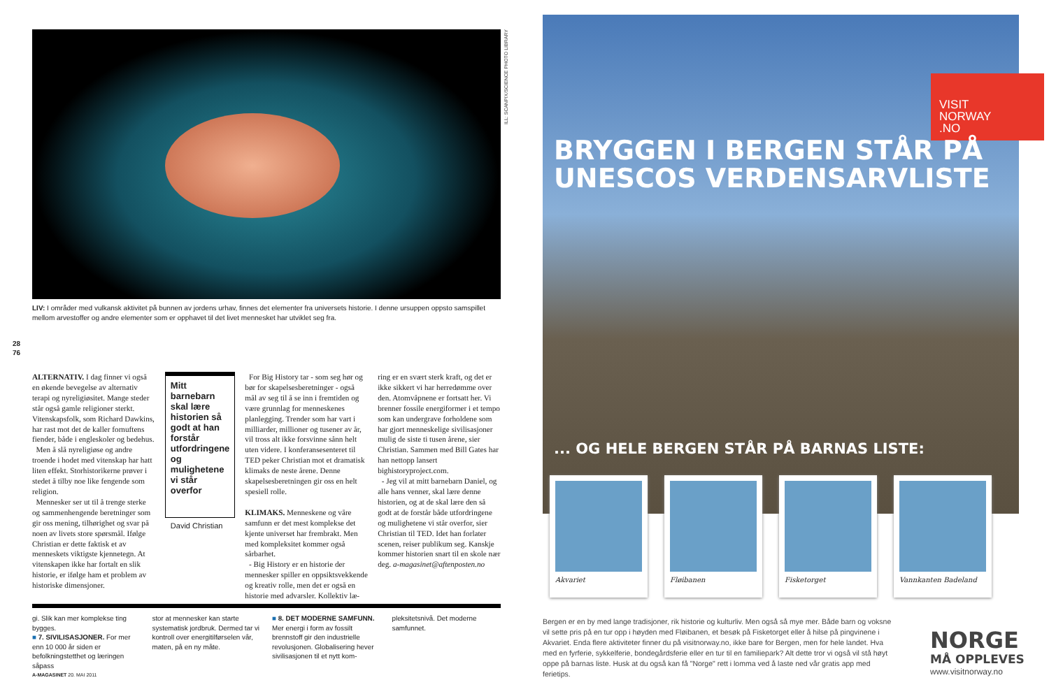LIV: I områder med vulkansk aktivitet på bunnen av jordens urhav, finnes det elementer fra universets historie. I denne ursuppen oppsto samspillet mellom arvestoffer og andre elementer som er opphavet til det livet mennesket har utviklet seg fra.
ILL: SCANPIX/SCIENCE PHOTO LIBRARY
28
76
ALTERNATIV. I dag finner vi også en økende bevegelse av alternativ terapi og nyreligiøsitet. Mange steder står også gamle religioner sterkt. Vitenskapsfolk, som Richard Dawkins, har rast mot det de kaller fornuftens fiender, både i engleskoler og bedehus.
Men å slå nyreligiøse og andre troende i hodet med vitenskap har hatt liten effekt. Storhistorikerne prøver i stedet å tilby noe like fengende som religion.
Mennesker ser ut til å trenge sterke og sammenhengende beretninger som gir oss mening, tilhørighet og svar på noen av livets store spørsmål. Ifølge Christian er dette faktisk et av menneskets viktigste kjennetegn. At vitenskapen ikke har fortalt en slik historie, er ifølge ham et problem av historiske dimensjoner.
Mitt barnebarn skal lære historien så godt at han forstår utfordringene og mulighetene vi står overfor
David Christian
For Big History tar - som seg hør og bør for skapelsesberetninger - også mål av seg til å se inn i fremtiden og være grunnlag for menneskenes planlegging. Trender som har vart i milliarder, millioner og tusener av år, vil tross alt ikke forsvinne sånn helt uten videre. I konferansesenteret til TED peker Christian mot et dramatisk klimaks de neste årene. Denne skapelsesberetningen gir oss en helt spesiell rolle.
KLIMAKS. Menneskene og våre samfunn er det mest komplekse det kjente universet har frembrakt. Men med kompleksitet kommer også sårbarhet.
- Big History er en historie der mennesker spiller en oppsiktsvekkende og kreativ rolle, men det er også en historie med advarsler. Kollektiv læ-
ring er en svært sterk kraft, og det er ikke sikkert vi har herredømme over den. Atomvåpnene er fortsatt her. Vi brenner fossile energiformer i et tempo som kan undergrave forholdene som har gjort menneskelige sivilisasjoner mulig de siste ti tusen årene, sier Christian. Sammen med Bill Gates har han nettopp lansert bighistoryproject.com.
- Jeg vil at mitt barnebarn Daniel, og alle hans venner, skal lære denne historien, og at de skal lære den så godt at de forstår både utfordringene og mulighetene vi står overfor, sier Christian til TED. Idet han forlater scenen, reiser publikum seg. Kanskje kommer historien snart til en skole nær deg. a-magasinet@aftenposten.no
gi. Slik kan mer komplekse ting bygges.
■ 7. SIVILISASJONER. For mer enn 10 000 år siden er befolkningstetthet og læringen såpass
stor at mennesker kan starte systematisk jordbruk. Dermed tar vi kontroll over energitilførselen vår, maten, på en ny måte.
■ 8. DET MODERNE SAMFUNN. Mer energi i form av fossilt brennstoff gir den industrielle revolusjonen. Globalisering hever sivilisasjonen til et nytt kom-
pleksitetsnivå. Det moderne samfunnet.
A-MAGASINET 20. MAI 2011
VISIT
NORWAY
.NO
BRYGGEN I BERGEN STÅR PÅ
UNESCOS VERDENSARVLISTE
... OG HELE BERGEN STÅR PÅ BARNAS LISTE:
Akvariet Fløibanen Fisketorget Vannkanten Badeland
Bergen er en by med lange tradisjoner, rik historie og kulturliv. Men også så mye mer. Både barn og voksne vil sette pris på en tur opp i høyden med Fløibanen, et besøk på Fisketorget eller å hilse på pingvinene i Akvariet. Enda flere aktiviteter finner du på visitnorway.no, ikke bare for Bergen, men for hele landet. Hva med en fyrferie, sykkelferie, bondegårdsferie eller en tur til en familiepark? Alt dette tror vi også vil stå høyt oppe på barnas liste. Husk at du også kan få "Norge" rett i lomma ved å laste ned vår gratis app med ferietips.
NORGE
MÅ OPPLEVES
www.visitnorway.no